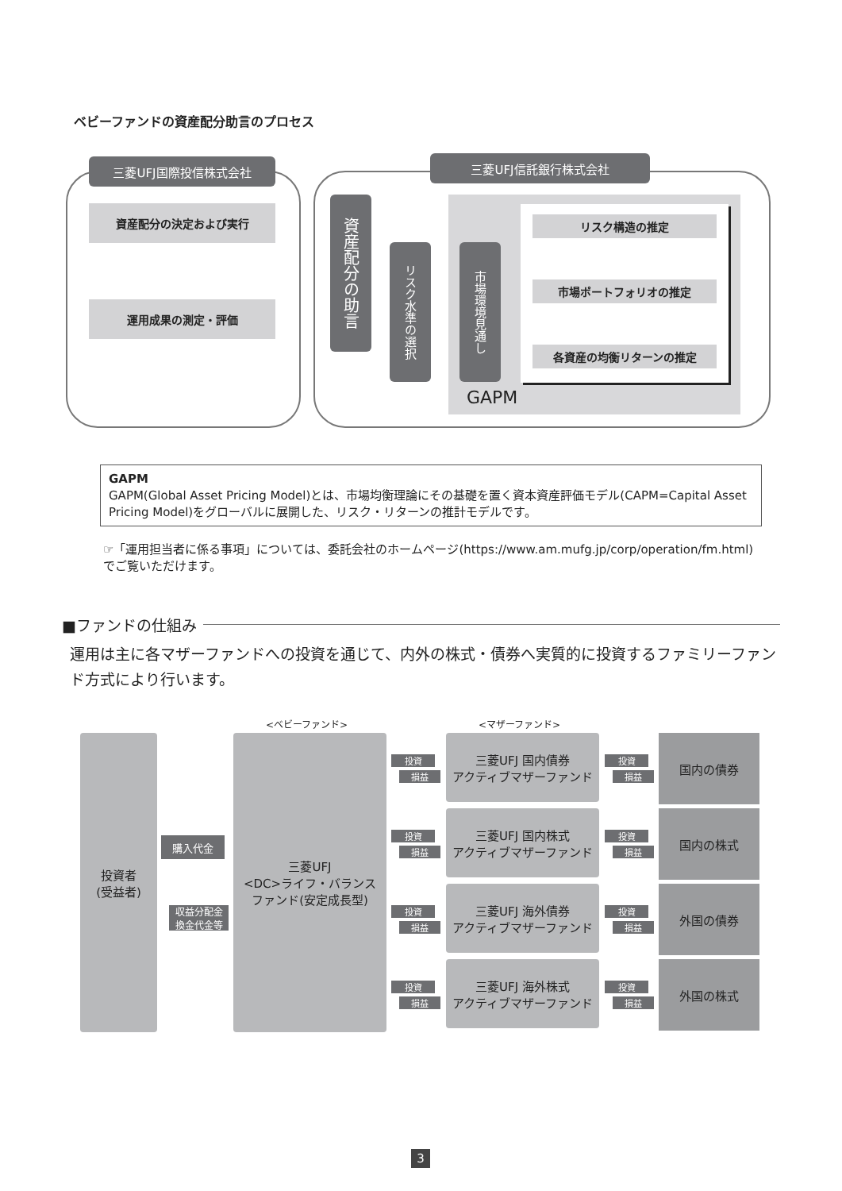ベビーファンドの資産配分助言のプロセス
三菱UFJ国際投信株式会社 三菱UFJ信託銀行株式会社
資産配分の決定および実行
運用成果の測定・評価
資産配分の助言
リスク水準の選択
市場環境見通し
リスク構造の推定
市場ポートフォリオの推定
各資産の均衡リターンの推定
GAPM
GAPM
GAPM(Global Asset Pricing Model)とは、市場均衡理論にその基礎を置く資本資産評価モデル(CAPM=Capital Asset Pricing Model)をグローバルに展開した、リスク・リターンの推計モデルです。
☞「運用担当者に係る事項」については、委託会社のホームページ(https://www.am.mufg.jp/corp/operation/fm.html)でご覧いただけます。
■ファンドの仕組み
運用は主に各マザーファンドへの投資を通じて、内外の株式・債券へ実質的に投資するファミリーファンド方式により行います。
<ベビーファンド> <マザーファンド>
投資者
(受益者)
購入代金
収益分配金
換金代金等
三菱UFJ
<DC>ライフ・バランス
ファンド(安定成長型)
三菱UFJ 国内債券
アクティブマザーファンド
三菱UFJ 国内株式
アクティブマザーファンド
三菱UFJ 海外債券
アクティブマザーファンド
三菱UFJ 海外株式
アクティブマザーファンド
国内の債券
国内の株式
外国の債券
外国の株式
投資
損益
投資
損益
投資
損益
投資
損益
投資
損益
投資
損益
投資
損益
投資
損益
3